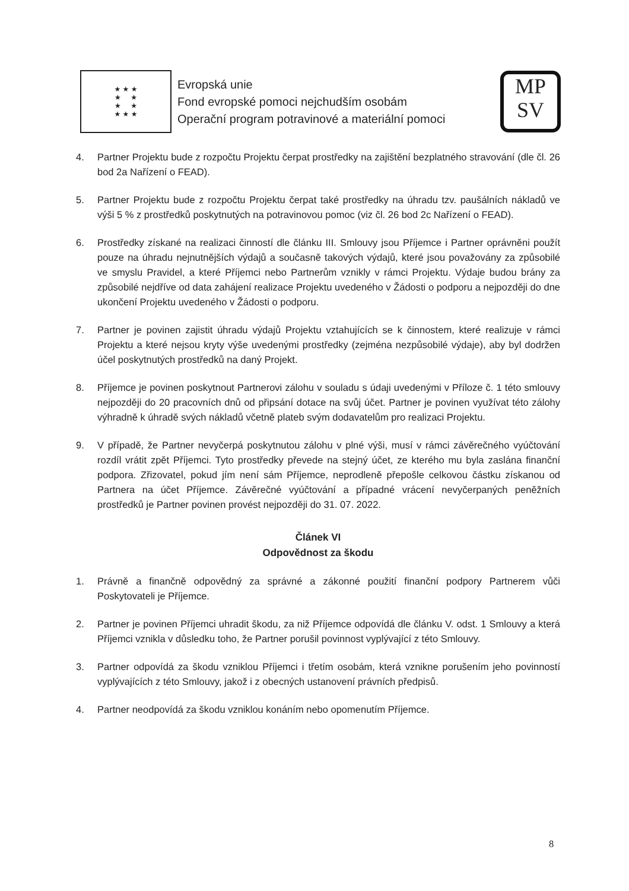★ ★ ★
★ ★
★ ★
★ ★ ★
Evropská unie
Fond evropské pomoci nejchudším osobám
Operační program potravinové a materiální pomoci
MP
SV
4. Partner Projektu bude z rozpočtu Projektu čerpat prostředky na zajištění bezplatného stravování (dle čl. 26 bod 2a Nařízení o FEAD).
5. Partner Projektu bude z rozpočtu Projektu čerpat také prostředky na úhradu tzv. paušálních nákladů ve výši 5 % z prostředků poskytnutých na potravinovou pomoc (viz čl. 26 bod 2c Nařízení o FEAD).
6. Prostředky získané na realizaci činností dle článku III. Smlouvy jsou Příjemce i Partner oprávněni použít pouze na úhradu nejnutnějších výdajů a současně takových výdajů, které jsou považovány za způsobilé ve smyslu Pravidel, a které Příjemci nebo Partnerům vznikly v rámci Projektu. Výdaje budou brány za způsobilé nejdříve od data zahájení realizace Projektu uvedeného v Žádosti o podporu a nejpozději do dne ukončení Projektu uvedeného v Žádosti o podporu.
7. Partner je povinen zajistit úhradu výdajů Projektu vztahujících se k činnostem, které realizuje v rámci Projektu a které nejsou kryty výše uvedenými prostředky (zejména nezpůsobilé výdaje), aby byl dodržen účel poskytnutých prostředků na daný Projekt.
8. Příjemce je povinen poskytnout Partnerovi zálohu v souladu s údaji uvedenými v Příloze č. 1 této smlouvy nejpozději do 20 pracovních dnů od připsání dotace na svůj účet. Partner je povinen využívat této zálohy výhradně k úhradě svých nákladů včetně plateb svým dodavatelům pro realizaci Projektu.
9. V případě, že Partner nevyčerpá poskytnutou zálohu v plné výši, musí v rámci závěrečného vyúčtování rozdíl vrátit zpět Příjemci. Tyto prostředky převede na stejný účet, ze kterého mu byla zaslána finanční podpora. Zřizovatel, pokud jím není sám Příjemce, neprodleně přepošle celkovou částku získanou od Partnera na účet Příjemce. Závěrečné vyúčtování a případné vrácení nevyčerpaných peněžních prostředků je Partner povinen provést nejpozději do 31. 07. 2022.
Článek VI
Odpovědnost za škodu
1. Právně a finančně odpovědný za správné a zákonné použití finanční podpory Partnerem vůči Poskytovateli je Příjemce.
2. Partner je povinen Příjemci uhradit škodu, za niž Příjemce odpovídá dle článku V. odst. 1 Smlouvy a která Příjemci vznikla v důsledku toho, že Partner porušil povinnost vyplývající z této Smlouvy.
3. Partner odpovídá za škodu vzniklou Příjemci i třetím osobám, která vznikne porušením jeho povinností vyplývajících z této Smlouvy, jakož i z obecných ustanovení právních předpisů.
4. Partner neodpovídá za škodu vzniklou konáním nebo opomenutím Příjemce.
8